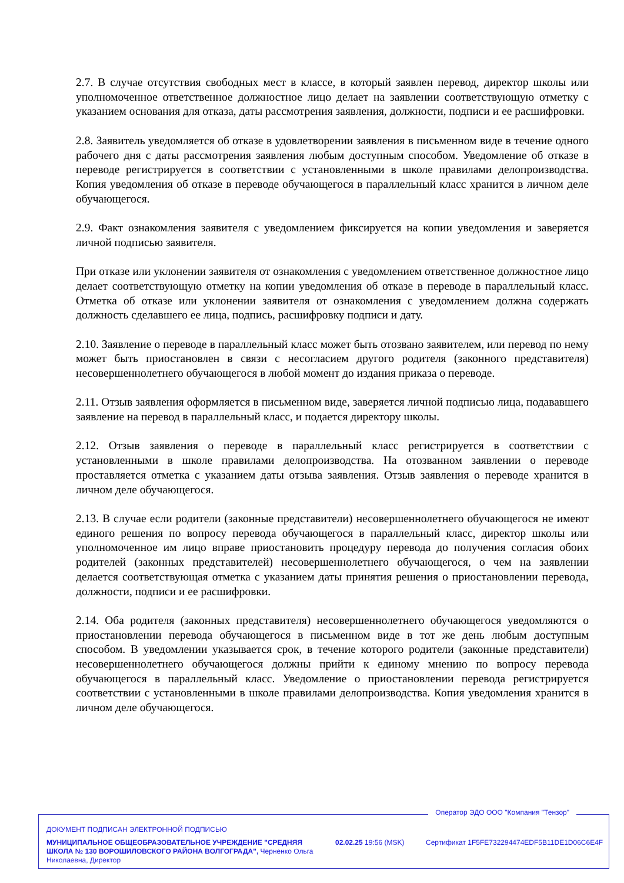2.7. В случае отсутствия свободных мест в классе, в который заявлен перевод, директор школы или уполномоченное ответственное должностное лицо делает на заявлении соответствующую отметку с указанием основания для отказа, даты рассмотрения заявления, должности, подписи и ее расшифровки.
2.8. Заявитель уведомляется об отказе в удовлетворении заявления в письменном виде в течение одного рабочего дня с даты рассмотрения заявления любым доступным способом. Уведомление об отказе в переводе регистрируется в соответствии с установленными в школе правилами делопроизводства. Копия уведомления об отказе в переводе обучающегося в параллельный класс хранится в личном деле обучающегося.
2.9. Факт ознакомления заявителя с уведомлением фиксируется на копии уведомления и заверяется личной подписью заявителя.
При отказе или уклонении заявителя от ознакомления с уведомлением ответственное должностное лицо делает соответствующую отметку на копии уведомления об отказе в переводе в параллельный класс. Отметка об отказе или уклонении заявителя от ознакомления с уведомлением должна содержать должность сделавшего ее лица, подпись, расшифровку подписи и дату.
2.10. Заявление о переводе в параллельный класс может быть отозвано заявителем, или перевод по нему может быть приостановлен в связи с несогласием другого родителя (законного представителя) несовершеннолетнего обучающегося в любой момент до издания приказа о переводе.
2.11. Отзыв заявления оформляется в письменном виде, заверяется личной подписью лица, подававшего заявление на перевод в параллельный класс, и подается директору школы.
2.12. Отзыв заявления о переводе в параллельный класс регистрируется в соответствии с установленными в школе правилами делопроизводства. На отозванном заявлении о переводе проставляется отметка с указанием даты отзыва заявления. Отзыв заявления о переводе хранится в личном деле обучающегося.
2.13. В случае если родители (законные представители) несовершеннолетнего обучающегося не имеют единого решения по вопросу перевода обучающегося в параллельный класс, директор школы или уполномоченное им лицо вправе приостановить процедуру перевода до получения согласия обоих родителей (законных представителей) несовершеннолетнего обучающегося, о чем на заявлении делается соответствующая отметка с указанием даты принятия решения о приостановлении перевода, должности, подписи и ее расшифровки.
2.14. Оба родителя (законных представителя) несовершеннолетнего обучающегося уведомляются о приостановлении перевода обучающегося в письменном виде в тот же день любым доступным способом. В уведомлении указывается срок, в течение которого родители (законные представители) несовершеннолетнего обучающегося должны прийти к единому мнению по вопросу перевода обучающегося в параллельный класс. Уведомление о приостановлении перевода регистрируется соответствии с установленными в школе правилами делопроизводства. Копия уведомления хранится в личном деле обучающегося.
Оператор ЭДО ООО "Компания "Тензор"
ДОКУМЕНТ ПОДПИСАН ЭЛЕКТРОННОЙ ПОДПИСЬЮ
МУНИЦИПАЛЬНОЕ ОБЩЕОБРАЗОВАТЕЛЬНОЕ УЧРЕЖДЕНИЕ "СРЕДНЯЯ ШКОЛА № 130 ВОРОШИЛОВСКОГО РАЙОНА ВОЛГОГРАДА", Черненко Ольга Николаевна, Директор
02.02.25 19:56 (MSK)
Сертификат 1F5FE732294474EDF5B11DE1D06C6E4F